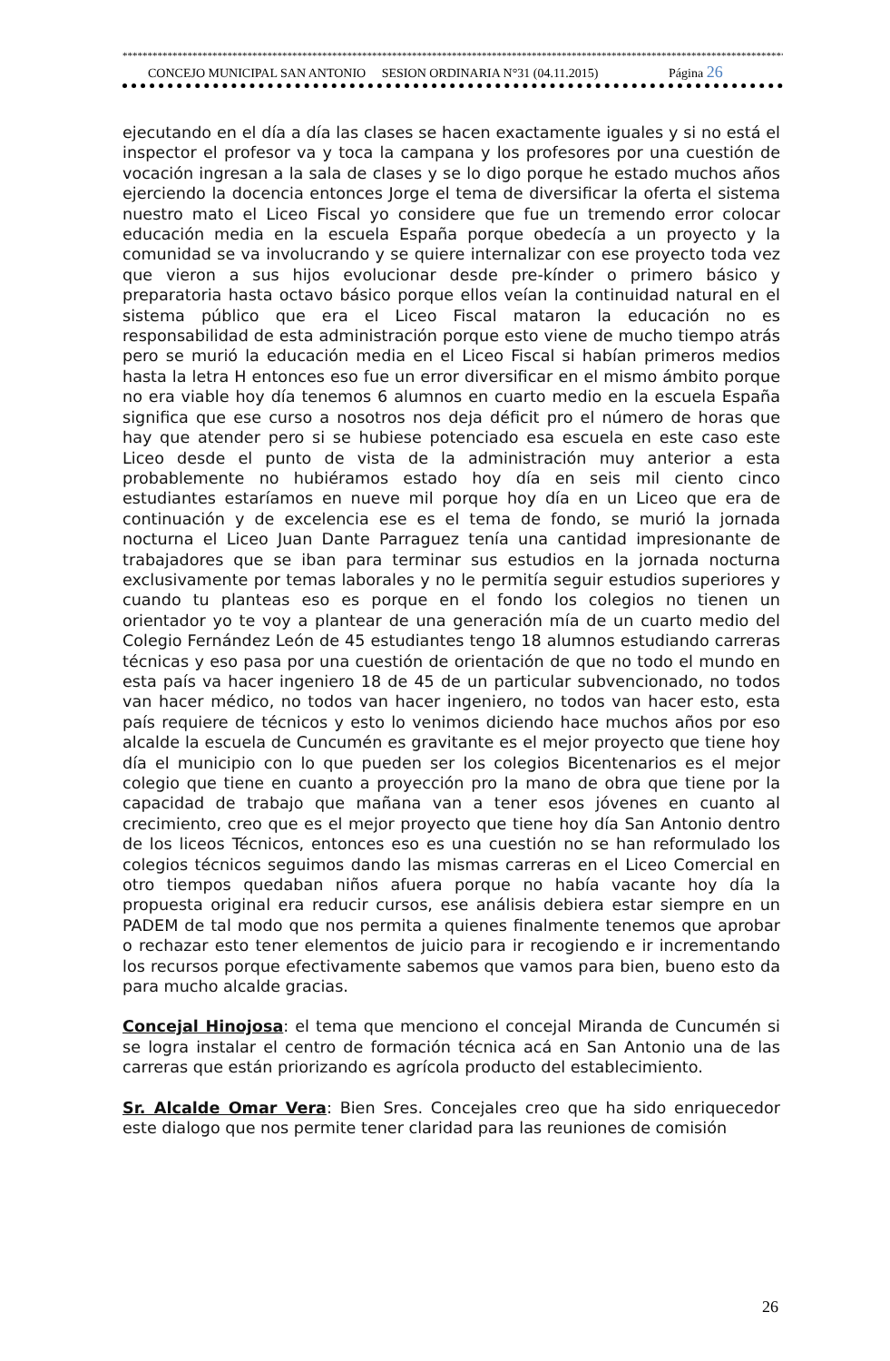****************************************************************************************************************************************
CONCEJO MUNICIPAL SAN ANTONIO SESION ORDINARIA N°31 (04.11.2015) Página 26
ejecutando en el día a día las clases se hacen exactamente iguales y si no está el inspector el profesor va y toca la campana y los profesores por una cuestión de vocación ingresan a la sala de clases y se lo digo porque he estado muchos años ejerciendo la docencia entonces Jorge el tema de diversificar la oferta el sistema nuestro mato el Liceo Fiscal yo considere que fue un tremendo error colocar educación media en la escuela España porque obedecía a un proyecto y la comunidad se va involucrando y se quiere internalizar con ese proyecto toda vez que vieron a sus hijos evolucionar desde pre-kínder o primero básico y preparatoria hasta octavo básico porque ellos veían la continuidad natural en el sistema público que era el Liceo Fiscal mataron la educación no es responsabilidad de esta administración porque esto viene de mucho tiempo atrás pero se murió la educación media en el Liceo Fiscal si habían primeros medios hasta la letra H entonces eso fue un error diversificar en el mismo ámbito porque no era viable hoy día tenemos 6 alumnos en cuarto medio en la escuela España significa que ese curso a nosotros nos deja déficit pro el número de horas que hay que atender pero si se hubiese potenciado esa escuela en este caso este Liceo desde el punto de vista de la administración muy anterior a esta probablemente no hubiéramos estado hoy día en seis mil ciento cinco estudiantes estaríamos en nueve mil porque hoy día en un Liceo que era de continuación y de excelencia ese es el tema de fondo, se murió la jornada nocturna el Liceo Juan Dante Parraguez tenía una cantidad impresionante de trabajadores que se iban para terminar sus estudios en la jornada nocturna exclusivamente por temas laborales y no le permitía seguir estudios superiores y cuando tu planteas eso es porque en el fondo los colegios no tienen un orientador yo te voy a plantear de una generación mía de un cuarto medio del Colegio Fernández León de 45 estudiantes tengo 18 alumnos estudiando carreras técnicas y eso pasa por una cuestión de orientación de que no todo el mundo en esta país va hacer ingeniero 18 de 45 de un particular subvencionado, no todos van hacer médico, no todos van hacer ingeniero, no todos van hacer esto, esta país requiere de técnicos y esto lo venimos diciendo hace muchos años por eso alcalde la escuela de Cuncumén es gravitante es el mejor proyecto que tiene hoy día el municipio con lo que pueden ser los colegios Bicentenarios es el mejor colegio que tiene en cuanto a proyección pro la mano de obra que tiene por la capacidad de trabajo que mañana van a tener esos jóvenes en cuanto al crecimiento, creo que es el mejor proyecto que tiene hoy día San Antonio dentro de los liceos Técnicos, entonces eso es una cuestión no se han reformulado los colegios técnicos seguimos dando las mismas carreras en el Liceo Comercial en otro tiempos quedaban niños afuera porque no había vacante hoy día la propuesta original era reducir cursos, ese análisis debiera estar siempre en un PADEM de tal modo que nos permita a quienes finalmente tenemos que aprobar o rechazar esto tener elementos de juicio para ir recogiendo e ir incrementando los recursos porque efectivamente sabemos que vamos para bien, bueno esto da para mucho alcalde gracias.
Concejal Hinojosa: el tema que menciono el concejal Miranda de Cuncumén si se logra instalar el centro de formación técnica acá en San Antonio una de las carreras que están priorizando es agrícola producto del establecimiento.
Sr. Alcalde Omar Vera: Bien Sres. Concejales creo que ha sido enriquecedor este dialogo que nos permite tener claridad para las reuniones de comisión
26